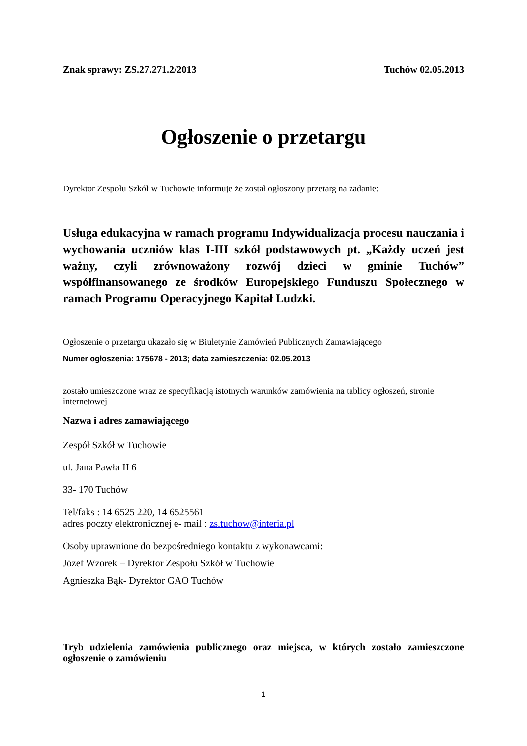Znak sprawy: ZS.27.271.2/2013 Tuchów 02.05.2013
Ogłoszenie o przetargu
Dyrektor Zespołu Szkół w Tuchowie informuje że został ogłoszony przetarg na zadanie:
Usługa edukacyjna w ramach programu Indywidualizacja procesu nauczania i wychowania uczniów klas I-III szkół podstawowych pt. „Każdy uczeń jest ważny, czyli zrównoważony rozwój dzieci w gminie Tuchów” współfinansowanego ze środków Europejskiego Funduszu Społecznego w ramach Programu Operacyjnego Kapitał Ludzki.
Ogłoszenie o przetargu ukazało się w Biuletynie Zamówień Publicznych Zamawiającego
Numer ogłoszenia: 175678 - 2013; data zamieszczenia: 02.05.2013
zostało umieszczone wraz ze specyfikacją istotnych warunków zamówienia na tablicy ogłoszeń, stronie internetowej
Nazwa i adres zamawiającego
Zespół Szkół w Tuchowie
ul. Jana Pawła II 6
33- 170 Tuchów
Tel/faks : 14 6525 220, 14 6525561
adres poczty elektronicznej e- mail : zs.tuchow@interia.pl
Osoby uprawnione do bezpośredniego kontaktu z wykonawcami:
Józef Wzorek – Dyrektor Zespołu Szkół w Tuchowie
Agnieszka Bąk- Dyrektor GAO Tuchów
Tryb udzielenia zamówienia publicznego oraz miejsca, w których zostało zamieszczone ogłoszenie o zamówieniu
1